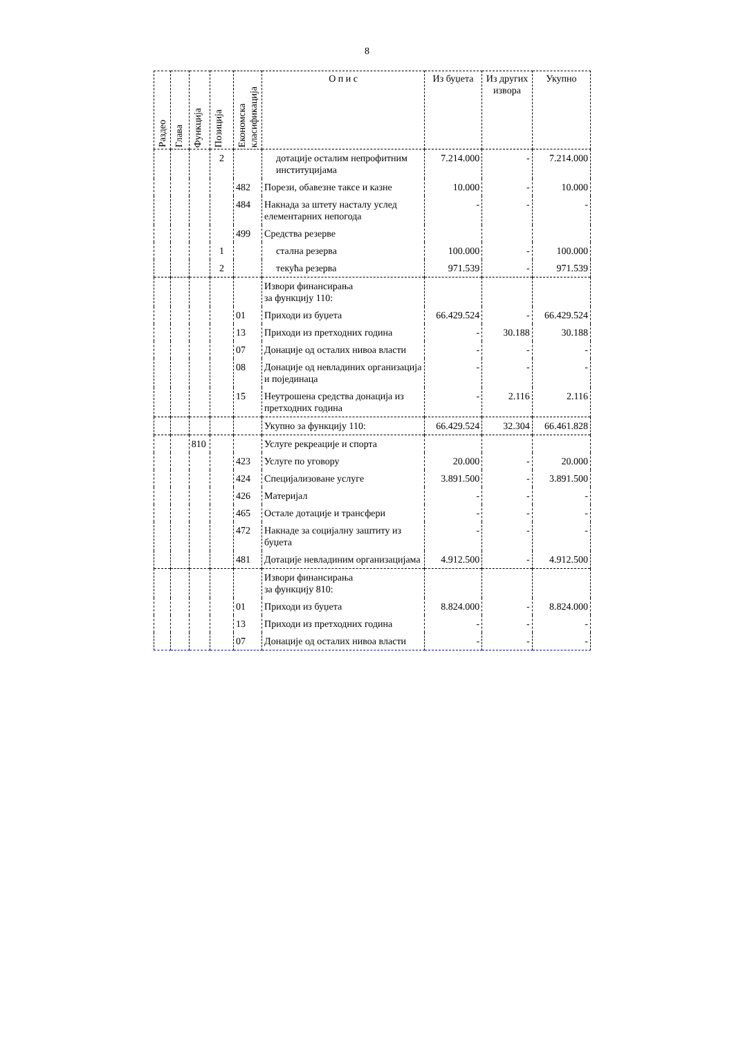8
| Раздео | Глава | Функција | Позиција | Економска класификација | О п и с | Из буџета | Из других извора | Укупно |
| --- | --- | --- | --- | --- | --- | --- | --- | --- |
| | | | 2 | | дотације осталим непрофитним институцијама | 7.214.000 | - | 7.214.000 |
| | | | | 482 | Порези, обавезне таксе и казне | 10.000 | - | 10.000 |
| | | | | 484 | Накнада за штету насталу услед елементарних непогода | - | - | - |
| | | | | 499 | Средства резерве | | | |
| | | | 1 | | стална резерва | 100.000 | - | 100.000 |
| | | | 2 | | текућа резерва | 971.539 | - | 971.539 |
| | | | | | Извори финансирања за функцију 110: | | | |
| | | | | 01 | Приходи из буџета | 66.429.524 | - | 66.429.524 |
| | | | | 13 | Приходи из претходних година | - | 30.188 | 30.188 |
| | | | | 07 | Донације од осталих нивоа власти | - | - | - |
| | | | | 08 | Донације од невладиних организација и појединаца | - | - | - |
| | | | | 15 | Неутрошена средства донација из претходних година | - | 2.116 | 2.116 |
| | | | | | Укупно за функцију 110: | 66.429.524 | 32.304 | 66.461.828 |
| | | 810 | | | Услуге рекреације и спорта | | | |
| | | | | 423 | Услуге по уговору | 20.000 | - | 20.000 |
| | | | | 424 | Специјализоване услуге | 3.891.500 | - | 3.891.500 |
| | | | | 426 | Материјал | - | - | - |
| | | | | 465 | Остале дотације и трансфери | - | - | - |
| | | | | 472 | Накнаде за социјалну заштиту из буџета | - | - | - |
| | | | | 481 | Дотације невладиним организацијама | 4.912.500 | - | 4.912.500 |
| | | | | | Извори финансирања за функцију 810: | | | |
| | | | | 01 | Приходи из буџета | 8.824.000 | - | 8.824.000 |
| | | | | 13 | Приходи из претходних година | - | - | - |
| | | | | 07 | Донације од осталих нивоа власти | - | - | - |